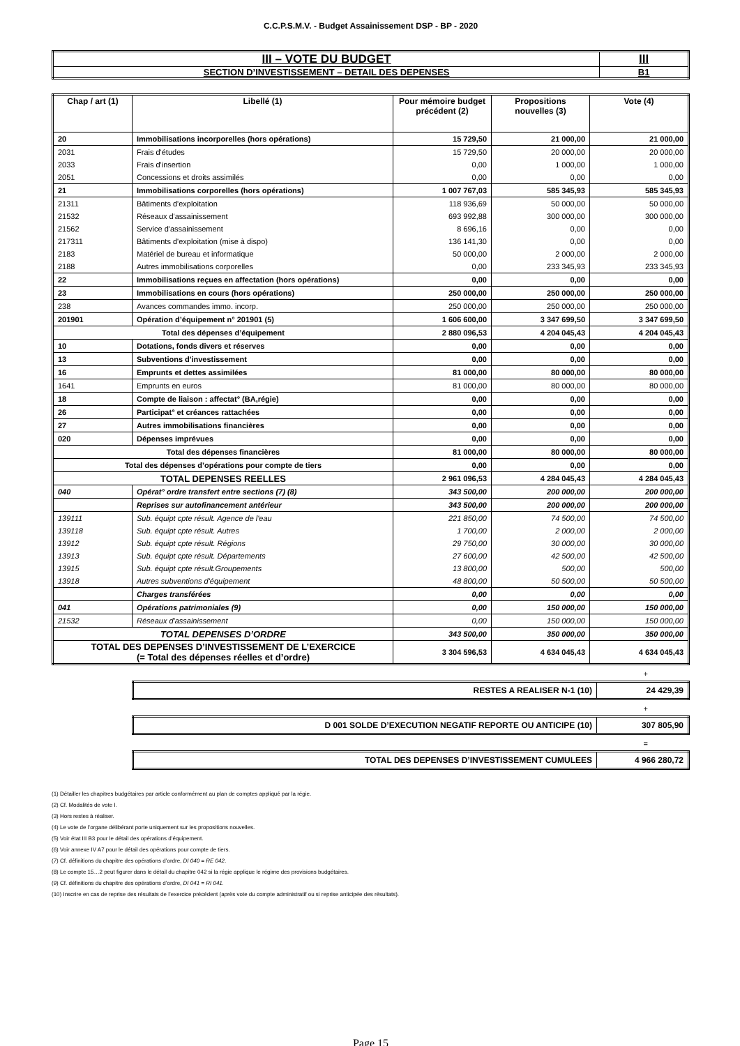C.C.P.S.M.V. - Budget Assainissement DSP - BP - 2020
| III – VOTE DU BUDGET | III |
| SECTION D’INVESTISSEMENT – DETAIL DES DEPENSES | B1 |
| Chap / art (1) | Libellé (1) | Pour mémoire budget précédent (2) | Propositions nouvelles (3) | Vote (4) |
| --- | --- | --- | --- | --- |
| 20 | Immobilisations incorporelles (hors opérations) | 15 729,50 | 21 000,00 | 21 000,00 |
| 2031 | Frais d'études | 15 729,50 | 20 000,00 | 20 000,00 |
| 2033 | Frais d'insertion | 0,00 | 1 000,00 | 1 000,00 |
| 2051 | Concessions et droits assimilés | 0,00 | 0,00 | 0,00 |
| 21 | Immobilisations corporelles (hors opérations) | 1 007 767,03 | 585 345,93 | 585 345,93 |
| 21311 | Bâtiments d'exploitation | 118 936,69 | 50 000,00 | 50 000,00 |
| 21532 | Réseaux d'assainissement | 693 992,88 | 300 000,00 | 300 000,00 |
| 21562 | Service d'assainissement | 8 696,16 | 0,00 | 0,00 |
| 217311 | Bâtiments d'exploitation (mise à dispo) | 136 141,30 | 0,00 | 0,00 |
| 2183 | Matériel de bureau et informatique | 50 000,00 | 2 000,00 | 2 000,00 |
| 2188 | Autres immobilisations corporelles | 0,00 | 233 345,93 | 233 345,93 |
| 22 | Immobilisations reçues en affectation (hors opérations) | 0,00 | 0,00 | 0,00 |
| 23 | Immobilisations en cours (hors opérations) | 250 000,00 | 250 000,00 | 250 000,00 |
| 238 | Avances commandes immo. incorp. | 250 000,00 | 250 000,00 | 250 000,00 |
| 201901 | Opération d’équipement n° 201901 (5) | 1 606 600,00 | 3 347 699,50 | 3 347 699,50 |
| Total des dépenses d’équipement | | 2 880 096,53 | 4 204 045,43 | 4 204 045,43 |
| 10 | Dotations, fonds divers et réserves | 0,00 | 0,00 | 0,00 |
| 13 | Subventions d'investissement | 0,00 | 0,00 | 0,00 |
| 16 | Emprunts et dettes assimilées | 81 000,00 | 80 000,00 | 80 000,00 |
| 1641 | Emprunts en euros | 81 000,00 | 80 000,00 | 80 000,00 |
| 18 | Compte de liaison : affectat° (BA,régie) | 0,00 | 0,00 | 0,00 |
| 26 | Participat° et créances rattachées | 0,00 | 0,00 | 0,00 |
| 27 | Autres immobilisations financières | 0,00 | 0,00 | 0,00 |
| 020 | Dépenses imprévues | 0,00 | 0,00 | 0,00 |
| Total des dépenses financières | | 81 000,00 | 80 000,00 | 80 000,00 |
| Total des dépenses d’opérations pour compte de tiers | | 0,00 | 0,00 | 0,00 |
| TOTAL DEPENSES REELLES | | 2 961 096,53 | 4 284 045,43 | 4 284 045,43 |
| 040 | Opérat° ordre transfert entre sections (7) (8) | 343 500,00 | 200 000,00 | 200 000,00 |
| | Reprises sur autofinancement antérieur | 343 500,00 | 200 000,00 | 200 000,00 |
| 139111 | Sub. équipt cpte résult. Agence de l'eau | 221 850,00 | 74 500,00 | 74 500,00 |
| 139118 | Sub. équipt cpte résult. Autres | 1 700,00 | 2 000,00 | 2 000,00 |
| 13912 | Sub. équipt cpte résult. Régions | 29 750,00 | 30 000,00 | 30 000,00 |
| 13913 | Sub. équipt cpte résult. Départements | 27 600,00 | 42 500,00 | 42 500,00 |
| 13915 | Sub. équipt cpte résult.Groupements | 13 800,00 | 500,00 | 500,00 |
| 13918 | Autres subventions d'équipement | 48 800,00 | 50 500,00 | 50 500,00 |
| | Charges transférées | 0,00 | 0,00 | 0,00 |
| 041 | Opérations patrimoniales (9) | 0,00 | 150 000,00 | 150 000,00 |
| 21532 | Réseaux d'assainissement | 0,00 | 150 000,00 | 150 000,00 |
| TOTAL DEPENSES D’ORDRE | | 343 500,00 | 350 000,00 | 350 000,00 |
| TOTAL DES DEPENSES D’INVESTISSEMENT DE L’EXERCICE (= Total des dépenses réelles et d’ordre) | | 3 304 596,53 | 4 634 045,43 | 4 634 045,43 |
+
| RESTES A REALISER N-1 (10) | 24 429,39 |
+
| D 001 SOLDE D’EXECUTION NEGATIF REPORTE OU ANTICIPE (10) | 307 805,90 |
=
| TOTAL DES DEPENSES D’INVESTISSEMENT CUMULEES | 4 966 280,72 |
(1) Détailler les chapitres budgétaires par article conformément au plan de comptes appliqué par la régie.
(2) Cf. Modalités de vote I.
(3) Hors restes à réaliser.
(4) Le vote de l’organe délibérant porte uniquement sur les propositions nouvelles.
(5) Voir état III B3 pour le détail des opérations d’équipement.
(6) Voir annexe IV A7 pour le détail des opérations pour compte de tiers.
(7) Cf. définitions du chapitre des opérations d’ordre, DI 040 = RE 042.
(8) Le compte 15…2 peut figurer dans le détail du chapitre 042 si la régie applique le régime des provisions budgétaires.
(9) Cf. définitions du chapitre des opérations d’ordre, DI 041 = RI 041.
(10) Inscrire en cas de reprise des résultats de l’exercice précédent (après vote du compte administratif ou si reprise anticipée des résultats).
Page 15